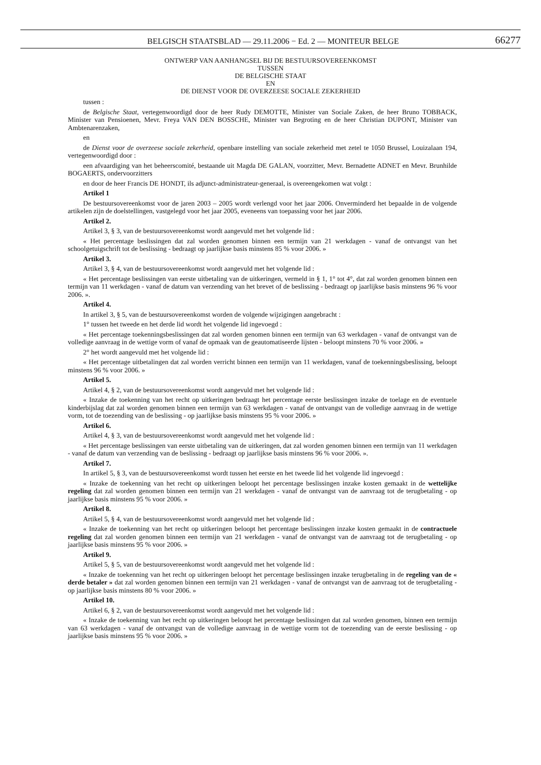BELGISCH STAATSBLAD — 29.11.2006 − Ed. 2 — MONITEUR BELGE
66277
ONTWERP VAN AANHANGSEL BIJ DE BESTUURSOVEREENKOMST
TUSSEN
DE BELGISCHE STAAT
EN
DE DIENST VOOR DE OVERZEESE SOCIALE ZEKERHEID
tussen :
de Belgische Staat, vertegenwoordigd door de heer Rudy DEMOTTE, Minister van Sociale Zaken, de heer Bruno TOBBACK, Minister van Pensioenen, Mevr. Freya VAN DEN BOSSCHE, Minister van Begroting en de heer Christian DUPONT, Minister van Ambtenarenzaken,
en
de Dienst voor de overzeese sociale zekerheid, openbare instelling van sociale zekerheid met zetel te 1050 Brussel, Louizalaan 194, vertegenwoordigd door :
een afvaardiging van het beheerscomité, bestaande uit Magda DE GALAN, voorzitter, Mevr. Bernadette ADNET en Mevr. Brunhilde BOGAERTS, ondervoorzitters
en door de heer Francis DE HONDT, ils adjunct-administrateur-generaal, is overeengekomen wat volgt :
Artikel 1
De bestuursovereenkomst voor de jaren 2003 – 2005 wordt verlengd voor het jaar 2006. Onverminderd het bepaalde in de volgende artikelen zijn de doelstellingen, vastgelegd voor het jaar 2005, eveneens van toepassing voor het jaar 2006.
Artikel 2.
Artikel 3, § 3, van de bestuursovereenkomst wordt aangevuld met het volgende lid :
« Het percentage beslissingen dat zal worden genomen binnen een termijn van 21 werkdagen - vanaf de ontvangst van het schoolgetuigschrift tot de beslissing - bedraagt op jaarlijkse basis minstens 85 % voor 2006. »
Artikel 3.
Artikel 3, § 4, van de bestuursovereenkomst wordt aangevuld met het volgende lid :
« Het percentage beslissingen van eerste uitbetaling van de uitkeringen, vermeld in § 1, 1° tot 4°, dat zal worden genomen binnen een termijn van 11 werkdagen - vanaf de datum van verzending van het brevet of de beslissing - bedraagt op jaarlijkse basis minstens 96 % voor 2006. ».
Artikel 4.
In artikel 3, § 5, van de bestuursovereenkomst worden de volgende wijzigingen aangebracht :
1° tussen het tweede en het derde lid wordt het volgende lid ingevoegd :
« Het percentage toekenningsbeslissingen dat zal worden genomen binnen een termijn van 63 werkdagen - vanaf de ontvangst van de volledige aanvraag in de wettige vorm of vanaf de opmaak van de geautomatiseerde lijsten - beloopt minstens 70 % voor 2006. »
2° het wordt aangevuld met het volgende lid :
« Het percentage uitbetalingen dat zal worden verricht binnen een termijn van 11 werkdagen, vanaf de toekenningsbeslissing, beloopt minstens 96 % voor 2006. »
Artikel 5.
Artikel 4, § 2, van de bestuursovereenkomst wordt aangevuld met het volgende lid :
« Inzake de toekenning van het recht op uitkeringen bedraagt het percentage eerste beslissingen inzake de toelage en de eventuele kinderbijslag dat zal worden genomen binnen een termijn van 63 werkdagen - vanaf de ontvangst van de volledige aanvraag in de wettige vorm, tot de toezending van de beslissing - op jaarlijkse basis minstens 95 % voor 2006. »
Artikel 6.
Artikel 4, § 3, van de bestuursovereenkomst wordt aangevuld met het volgende lid :
« Het percentage beslissingen van eerste uitbetaling van de uitkeringen, dat zal worden genomen binnen een termijn van 11 werkdagen - vanaf de datum van verzending van de beslissing - bedraagt op jaarlijkse basis minstens 96 % voor 2006. ».
Artikel 7.
In artikel 5, § 3, van de bestuursovereenkomst wordt tussen het eerste en het tweede lid het volgende lid ingevoegd :
« Inzake de toekenning van het recht op uitkeringen beloopt het percentage beslissingen inzake kosten gemaakt in de wettelijke regeling dat zal worden genomen binnen een termijn van 21 werkdagen - vanaf de ontvangst van de aanvraag tot de terugbetaling - op jaarlijkse basis minstens 95 % voor 2006. »
Artikel 8.
Artikel 5, § 4, van de bestuursovereenkomst wordt aangevuld met het volgende lid :
« Inzake de toekenning van het recht op uitkeringen beloopt het percentage beslissingen inzake kosten gemaakt in de contractuele regeling dat zal worden genomen binnen een termijn van 21 werkdagen - vanaf de ontvangst van de aanvraag tot de terugbetaling - op jaarlijkse basis minstens 95 % voor 2006. »
Artikel 9.
Artikel 5, § 5, van de bestuursovereenkomst wordt aangevuld met het volgende lid :
« Inzake de toekenning van het recht op uitkeringen beloopt het percentage beslissingen inzake terugbetaling in de regeling van de « derde betaler » dat zal worden genomen binnen een termijn van 21 werkdagen - vanaf de ontvangst van de aanvraag tot de terugbetaling - op jaarlijkse basis minstens 80 % voor 2006. »
Artikel 10.
Artikel 6, § 2, van de bestuursovereenkomst wordt aangevuld met het volgende lid :
« Inzake de toekenning van het recht op uitkeringen beloopt het percentage beslissingen dat zal worden genomen, binnen een termijn van 63 werkdagen - vanaf de ontvangst van de volledige aanvraag in de wettige vorm tot de toezending van de eerste beslissing - op jaarlijkse basis minstens 95 % voor 2006. »